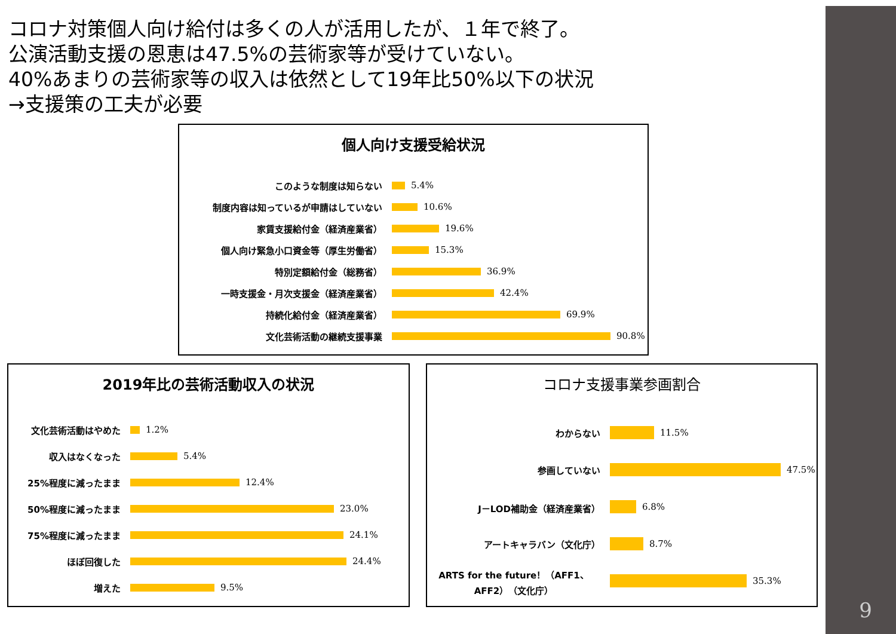9
コロナ対策個人向け給付は多くの人が活用したが、１年で終了。
公演活動支援の恩恵は47.5%の芸術家等が受けていない。
40%あまりの芸術家等の収入は依然として19年比50%以下の状況
→支援策の工夫が必要
個人向け支援受給状況
このような制度は知らない 5.4%
制度内容は知っているが申請はしていない 10.6%
家賃支援給付金（経済産業省） 19.6%
個人向け緊急小口資金等（厚生労働省） 15.3%
特別定額給付金（総務省） 36.9%
一時支援金・月次支援金（経済産業省） 42.4%
持続化給付金（経済産業省） 69.9%
文化芸術活動の継続支援事業 90.8%
2019年比の芸術活動収入の状況
文化芸術活動はやめた 1.2%
収入はなくなった 5.4%
25%程度に減ったまま 12.4%
50%程度に減ったまま 23.0%
75%程度に減ったまま 24.1%
ほぼ回復した 24.4%
増えた 9.5%
コロナ支援事業参画割合
わからない 11.5%
参画していない 47.5%
J－LOD補助金（経済産業省） 6.8%
アートキャラバン（文化庁） 8.7%
ARTS for the future！（AFF1、AFF2）（文化庁）
35.3%